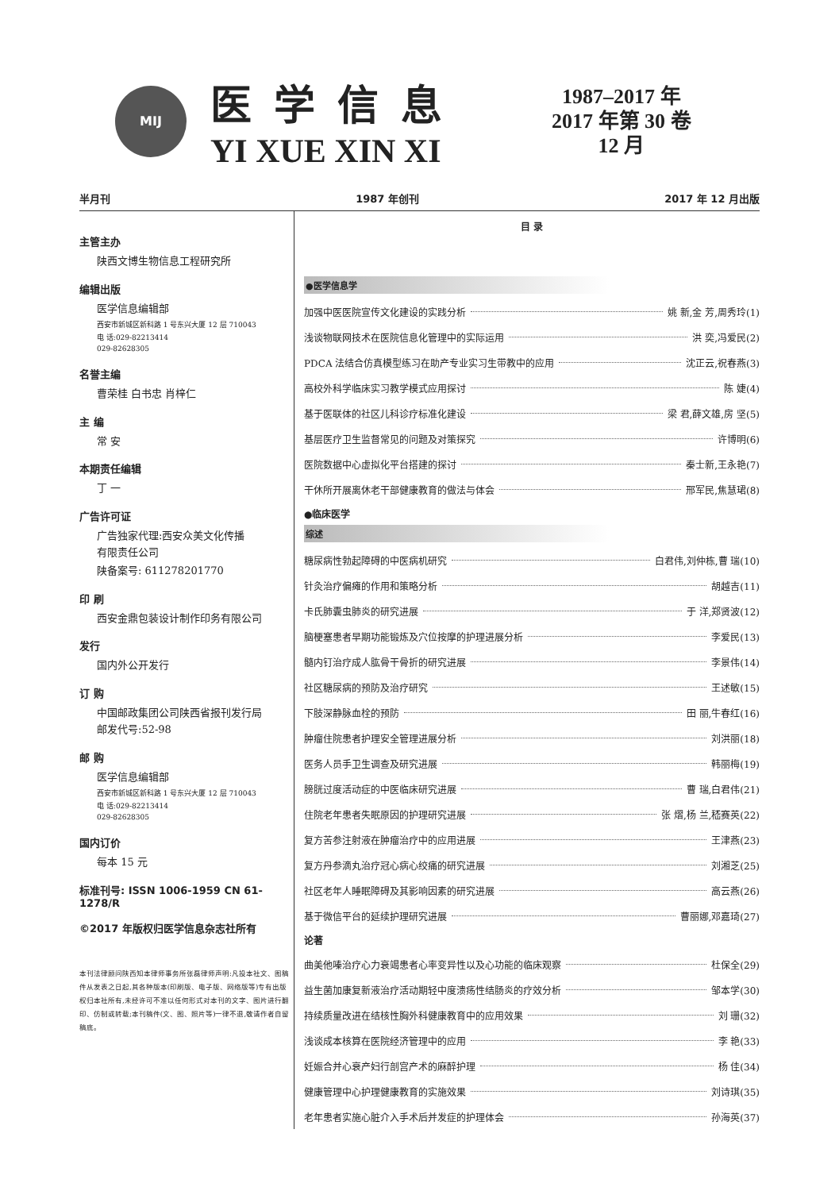MIJ
医学信息
YI XUE XIN XI
1987–2017 年
2017 年第 30 卷
12 月
半月刊 1987 年创刊 2017 年 12 月出版
主管主办
陕西文博生物信息工程研究所
编辑出版
医学信息编辑部
西安市新城区新科路 1 号东兴大厦 12 层 710043
电 话:029-82213414
029-82628305
名誉主编
曹荣桂 白书忠 肖梓仁
主 编
常 安
本期责任编辑
丁 一
广告许可证
广告独家代理:西安众美文化传播
有限责任公司
陕备案号: 611278201770
印 刷
西安金鼎包装设计制作印务有限公司
发行
国内外公开发行
订 购
中国邮政集团公司陕西省报刊发行局
邮发代号:52-98
邮 购
医学信息编辑部
西安市新城区新科路 1 号东兴大厦 12 层 710043
电 话:029-82213414
029-82628305
国内订价
每本 15 元
标准刊号: ISSN 1006-1959 CN 61-1278/R
©2017 年版权归医学信息杂志社所有
本刊法律顾问陕西知本律师事务所张磊律师声明:凡投本社文、图稿件从发表之日起,其各种版本(印刷版、电子版、网络版等)专有出版权归本社所有,未经许可不准以任何形式对本刊的文字、图片进行翻印、仿制或转载;本刊稿件(文、图、照片等)一律不退,敬请作者自留稿底。
目 录
●医学信息学
加强中医医院宣传文化建设的实践分析 姚 新,金 芳,周秀玲(1)
浅谈物联网技术在医院信息化管理中的实际运用 洪 奕,冯爱民(2)
PDCA 法结合仿真模型练习在助产专业实习生带教中的应用 沈正云,祝春燕(3)
高校外科学临床实习教学模式应用探讨 陈 婕(4)
基于医联体的社区儿科诊疗标准化建设 梁 君,薛文雄,房 坚(5)
基层医疗卫生监督常见的问题及对策探究 许博明(6)
医院数据中心虚拟化平台搭建的探讨 秦士新,王永艳(7)
干休所开展离休老干部健康教育的做法与体会 邢军民,焦慧珺(8)
●临床医学
综述
糖尿病性勃起障碍的中医病机研究 白君伟,刘仲栋,曹 瑞(10)
针灸治疗偏瘫的作用和策略分析 胡越吉(11)
卡氏肺囊虫肺炎的研究进展 于 洋,郑贤波(12)
脑梗塞患者早期功能锻炼及穴位按摩的护理进展分析 李爱民(13)
髓内钉治疗成人肱骨干骨折的研究进展 李景伟(14)
社区糖尿病的预防及治疗研究 王述敏(15)
下肢深静脉血栓的预防 田 丽,牛春红(16)
肿瘤住院患者护理安全管理进展分析 刘洪丽(18)
医务人员手卫生调查及研究进展 韩丽梅(19)
膀胱过度活动症的中医临床研究进展 曹 瑞,白君伟(21)
住院老年患者失眠原因的护理研究进展 张 熠,杨 兰,嵇赛英(22)
复方苦参注射液在肿瘤治疗中的应用进展 王津燕(23)
复方丹参滴丸治疗冠心病心绞痛的研究进展 刘湘芝(25)
社区老年人睡眠障碍及其影响因素的研究进展 高云燕(26)
基于微信平台的延续护理研究进展 曹丽娜,邓嘉琦(27)
论著
曲美他嗪治疗心力衰竭患者心率变异性以及心功能的临床观察 杜保全(29)
益生菌加康复新液治疗活动期轻中度溃疡性结肠炎的疗效分析 邹本学(30)
持续质量改进在结核性胸外科健康教育中的应用效果 刘 珊(32)
浅谈成本核算在医院经济管理中的应用 李 艳(33)
妊娠合并心衰产妇行剖宫产术的麻醉护理 杨 佳(34)
健康管理中心护理健康教育的实施效果 刘诗琪(35)
老年患者实施心脏介入手术后并发症的护理体会 孙海英(37)